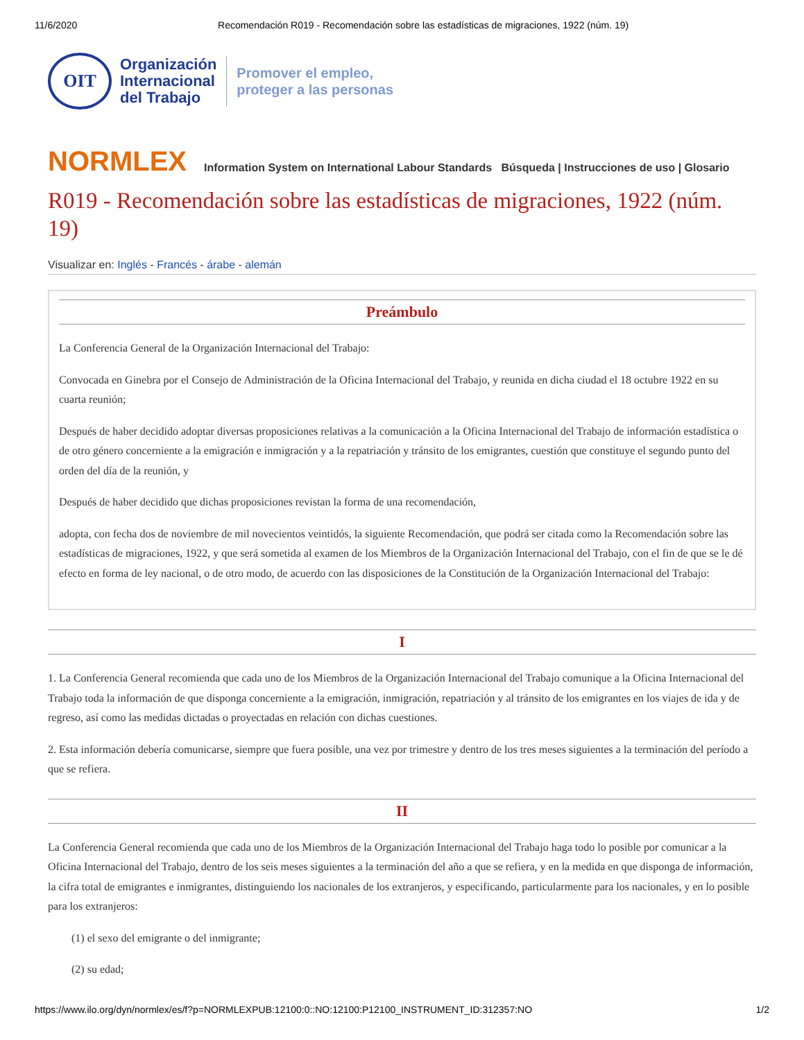11/6/2020 Recomendación R019 - Recomendación sobre las estadísticas de migraciones, 1922 (núm. 19)
OIT
Organización
Internacional
del Trabajo
Promover el empleo,
proteger a las personas
NORMLEX Information System on International Labour Standards Búsqueda | Instrucciones de uso | Glosario
R019 - Recomendación sobre las estadísticas de migraciones, 1922 (núm. 19)
Visualizar en: Inglés - Francés - árabe - alemán
Preámbulo
La Conferencia General de la Organización Internacional del Trabajo:
Convocada en Ginebra por el Consejo de Administración de la Oficina Internacional del Trabajo, y reunida en dicha ciudad el 18 octubre 1922 en su cuarta reunión;
Después de haber decidido adoptar diversas proposiciones relativas a la comunicación a la Oficina Internacional del Trabajo de información estadística o de otro género concerniente a la emigración e inmigración y a la repatriación y tránsito de los emigrantes, cuestión que constituye el segundo punto del orden del día de la reunión, y
Después de haber decidido que dichas proposiciones revistan la forma de una recomendación,
adopta, con fecha dos de noviembre de mil novecientos veintidós, la siguiente Recomendación, que podrá ser citada como la Recomendación sobre las estadísticas de migraciones, 1922, y que será sometida al examen de los Miembros de la Organización Internacional del Trabajo, con el fin de que se le dé efecto en forma de ley nacional, o de otro modo, de acuerdo con las disposiciones de la Constitución de la Organización Internacional del Trabajo:
I
1. La Conferencia General recomienda que cada uno de los Miembros de la Organización Internacional del Trabajo comunique a la Oficina Internacional del Trabajo toda la información de que disponga concerniente a la emigración, inmigración, repatriación y al tránsito de los emigrantes en los viajes de ida y de regreso, así como las medidas dictadas o proyectadas en relación con dichas cuestiones.
2. Esta información debería comunicarse, siempre que fuera posible, una vez por trimestre y dentro de los tres meses siguientes a la terminación del período a que se refiera.
II
La Conferencia General recomienda que cada uno de los Miembros de la Organización Internacional del Trabajo haga todo lo posible por comunicar a la Oficina Internacional del Trabajo, dentro de los seis meses siguientes a la terminación del año a que se refiera, y en la medida en que disponga de información, la cifra total de emigrantes e inmigrantes, distinguiendo los nacionales de los extranjeros, y especificando, particularmente para los nacionales, y en lo posible para los extranjeros:
(1) el sexo del emigrante o del inmigrante;
(2) su edad;
https://www.ilo.org/dyn/normlex/es/f?p=NORMLEXPUB:12100:0::NO:12100:P12100_INSTRUMENT_ID:312357:NO 1/2